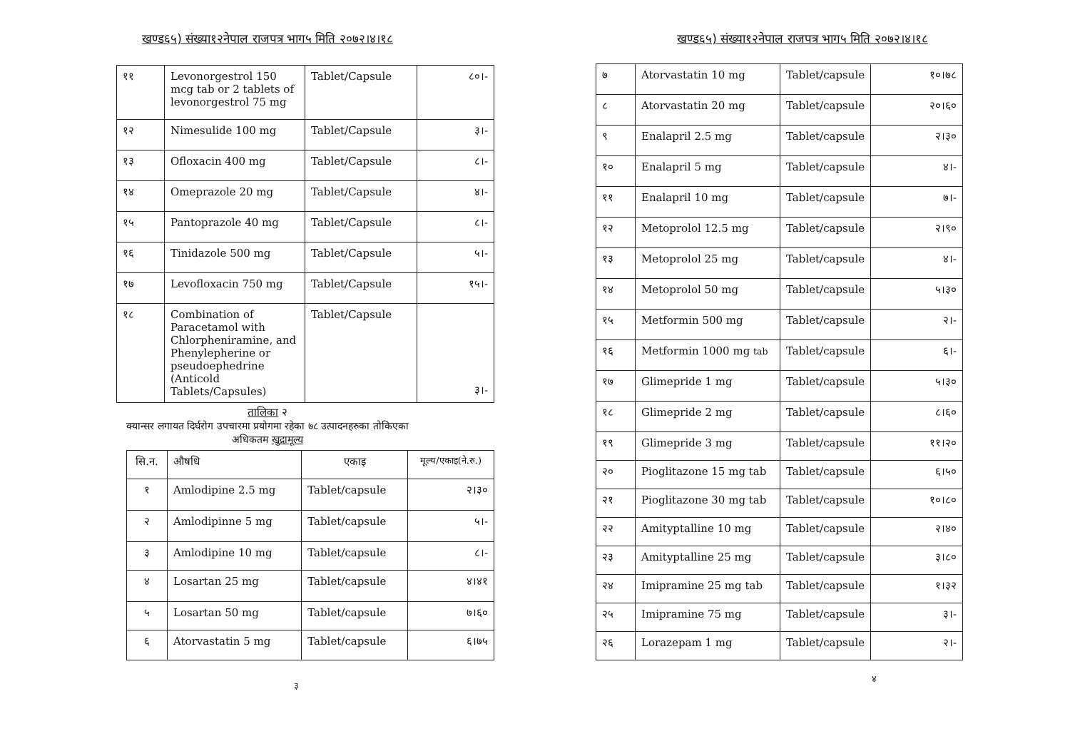खण्ड६५) संख्या१२नेपाल राजपत्र भाग५ मिति २०७२।४।१८
| ११ | Levonorgestrol 150 mcg tab or 2 tablets of levonorgestrol 75 mg | Tablet/Capsule | ८०।- |
| १२ | Nimesulide 100 mg | Tablet/Capsule | ३।- |
| १३ | Ofloxacin 400 mg | Tablet/Capsule | ८।- |
| १४ | Omeprazole 20 mg | Tablet/Capsule | ४।- |
| १५ | Pantoprazole 40 mg | Tablet/Capsule | ८।- |
| १६ | Tinidazole 500 mg | Tablet/Capsule | ५।- |
| १७ | Levofloxacin 750 mg | Tablet/Capsule | १५।- |
| १८ | Combination of Paracetamol with Chlorpheniramine, and Phenylepherine or pseudoephedrine (Anticold Tablets/Capsules) | Tablet/Capsule | ३।- |
तालिका २
क्यान्सर लगायत दिर्घरोग उपचारमा प्रयोगमा रहेका ७८ उत्पादनहरुका तोकिएका
अधिकतम खुद्रामूल्य
| सि.न. | औषधि | एकाइ | मूल्य/एकाइ(ने.रु.) |
| --- | --- | --- | --- |
| १ | Amlodipine 2.5 mg | Tablet/capsule | २।३० |
| २ | Amlodipinne 5 mg | Tablet/capsule | ५।- |
| ३ | Amlodipine 10 mg | Tablet/capsule | ८।- |
| ४ | Losartan 25 mg | Tablet/capsule | ४।४१ |
| ५ | Losartan 50 mg | Tablet/capsule | ७।६० |
| ६ | Atorvastatin 5 mg | Tablet/capsule | ६।७५ |
३
खण्ड६५) संख्या१२नेपाल राजपत्र भाग५ मिति २०७२।४।१८
| ७ | Atorvastatin 10 mg | Tablet/capsule | १०।७८ |
| ८ | Atorvastatin 20 mg | Tablet/capsule | २०।६० |
| ९ | Enalapril 2.5 mg | Tablet/capsule | २।३० |
| १० | Enalapril 5 mg | Tablet/capsule | ४।- |
| ११ | Enalapril 10 mg | Tablet/capsule | ७।- |
| १२ | Metoprolol 12.5 mg | Tablet/capsule | २।९० |
| १३ | Metoprolol 25 mg | Tablet/capsule | ४।- |
| १४ | Metoprolol 50 mg | Tablet/capsule | ५।३० |
| १५ | Metformin 500 mg | Tablet/capsule | २।- |
| १६ | Metformin 1000 mg tab | Tablet/capsule | ६।- |
| १७ | Glimepride 1 mg | Tablet/capsule | ५।३० |
| १८ | Glimepride 2 mg | Tablet/capsule | ८।६० |
| १९ | Glimepride 3 mg | Tablet/capsule | ११।२० |
| २० | Pioglitazone 15 mg tab | Tablet/capsule | ६।५० |
| २१ | Pioglitazone 30 mg tab | Tablet/capsule | १०।८० |
| २२ | Amityptalline 10 mg | Tablet/capsule | २।४० |
| २३ | Amityptalline 25 mg | Tablet/capsule | ३।८० |
| २४ | Imipramine 25 mg tab | Tablet/capsule | १।३२ |
| २५ | Imipramine 75 mg | Tablet/capsule | ३।- |
| २६ | Lorazepam 1 mg | Tablet/capsule | २।- |
४